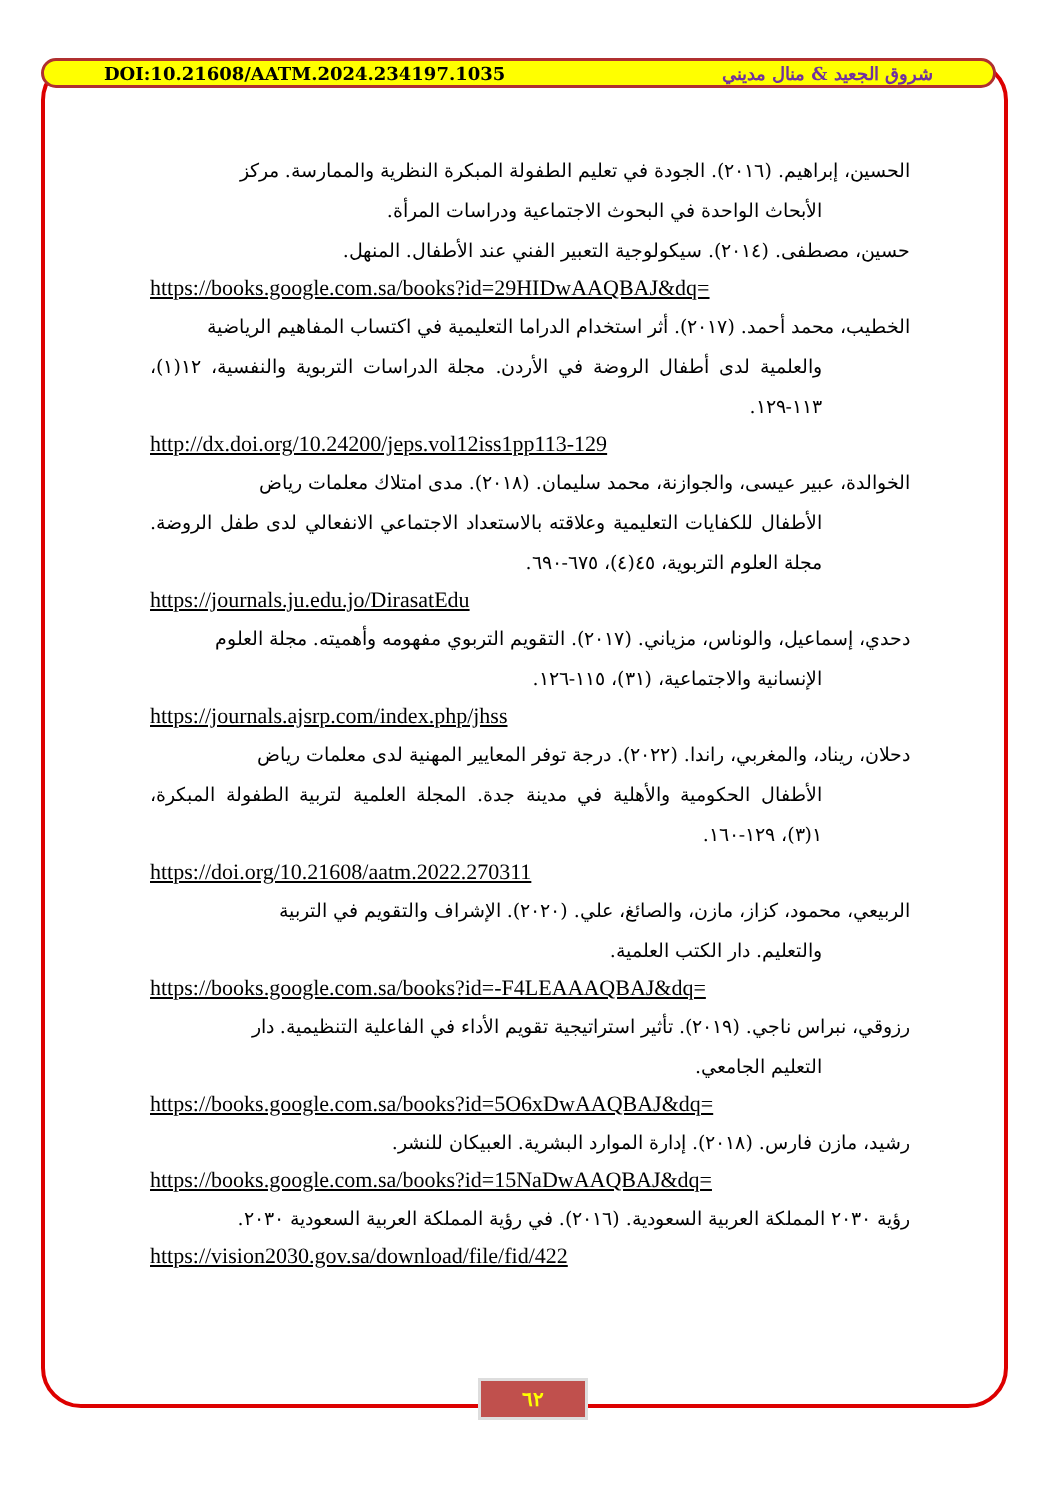DOI:10.21608/AATM.2024.234197.1035 شروق الجعيد & منال مديني
الحسين، إبراهيم. (٢٠١٦). الجودة في تعليم الطفولة المبكرة النظرية والممارسة. مركز
الأبحاث الواحدة في البحوث الاجتماعية ودراسات المرأة.
حسين، مصطفى. (٢٠١٤). سيكولوجية التعبير الفني عند الأطفال. المنهل.
https://books.google.com.sa/books?id=29HIDwAAQBAJ&dq=
الخطيب، محمد أحمد. (٢٠١٧). أثر استخدام الدراما التعليمية في اكتساب المفاهيم الرياضية
والعلمية لدى أطفال الروضة في الأردن. مجلة الدراسات التربوية والنفسية، ١٢(١)، ١١٣-١٢٩.
http://dx.doi.org/10.24200/jeps.vol12iss1pp113-129
الخوالدة، عبير عيسى، والجوازنة، محمد سليمان. (٢٠١٨). مدى امتلاك معلمات رياض
الأطفال للكفايات التعليمية وعلاقته بالاستعداد الاجتماعي الانفعالي لدى طفل الروضة. مجلة العلوم التربوية، ٤٥(٤)، ٦٧٥-٦٩٠.
https://journals.ju.edu.jo/DirasatEdu
دحدي، إسماعيل، والوناس، مزياني. (٢٠١٧). التقويم التربوي مفهومه وأهميته. مجلة العلوم
الإنسانية والاجتماعية، (٣١)، ١١٥-١٢٦.
https://journals.ajsrp.com/index.php/jhss
دحلان، ريناد، والمغربي، راندا. (٢٠٢٢). درجة توفر المعايير المهنية لدى معلمات رياض
الأطفال الحكومية والأهلية في مدينة جدة. المجلة العلمية لتربية الطفولة المبكرة، ١(٣)، ١٢٩-١٦٠.
https://doi.org/10.21608/aatm.2022.270311
الربيعي، محمود، كزاز، مازن، والصائغ، علي. (٢٠٢٠). الإشراف والتقويم في التربية
والتعليم. دار الكتب العلمية.
https://books.google.com.sa/books?id=-F4LEAAAQBAJ&dq=
رزوقي، نبراس ناجي. (٢٠١٩). تأثير استراتيجية تقويم الأداء في الفاعلية التنظيمية. دار
التعليم الجامعي.
https://books.google.com.sa/books?id=5O6xDwAAQBAJ&dq=
رشيد، مازن فارس. (٢٠١٨). إدارة الموارد البشرية. العبيكان للنشر.
https://books.google.com.sa/books?id=15NaDwAAQBAJ&dq=
رؤية ٢٠٣٠ المملكة العربية السعودية. (٢٠١٦). في رؤية المملكة العربية السعودية ٢٠٣٠.
https://vision2030.gov.sa/download/file/fid/422
٦٢